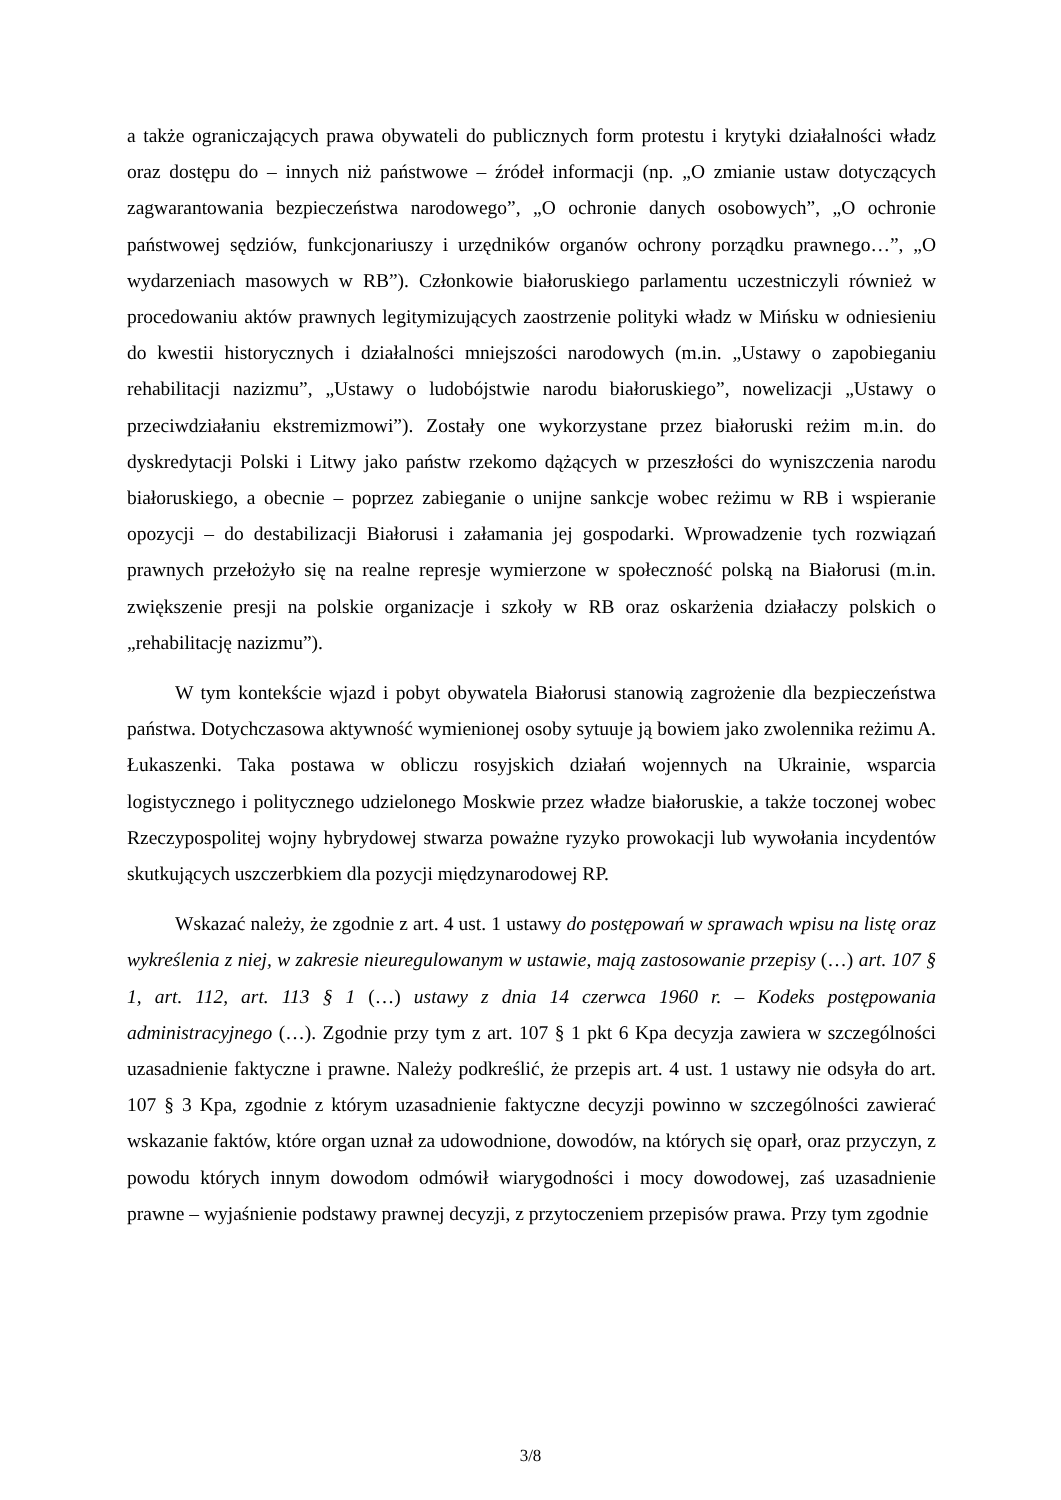a także ograniczających prawa obywateli do publicznych form protestu i krytyki działalności władz oraz dostępu do – innych niż państwowe – źródeł informacji (np. „O zmianie ustaw dotyczących zagwarantowania bezpieczeństwa narodowego”, „O ochronie danych osobowych”, „O ochronie państwowej sędziów, funkcjonariuszy i urzędników organów ochrony porządku prawnego…”, „O wydarzeniach masowych w RB”). Członkowie białoruskiego parlamentu uczestniczyli również w procedowaniu aktów prawnych legitymizujących zaostrzenie polityki władz w Mińsku w odniesieniu do kwestii historycznych i działalności mniejszości narodowych (m.in. „Ustawy o zapobieganiu rehabilitacji nazizmu”, „Ustawy o ludobójstwie narodu białoruskiego”, nowelizacji „Ustawy o przeciwdziałaniu ekstremizmowi”). Zostały one wykorzystane przez białoruski reżim m.in. do dyskredytacji Polski i Litwy jako państw rzekomo dążących w przeszłości do wyniszczenia narodu białoruskiego, a obecnie – poprzez zabieganie o unijne sankcje wobec reżimu w RB i wspieranie opozycji – do destabilizacji Białorusi i załamania jej gospodarki. Wprowadzenie tych rozwiązań prawnych przełożyło się na realne represje wymierzone w społeczność polską na Białorusi (m.in. zwiększenie presji na polskie organizacje i szkoły w RB oraz oskarżenia działaczy polskich o „rehabilitację nazizmu”).
W tym kontekście wjazd i pobyt obywatela Białorusi stanowią zagrożenie dla bezpieczeństwa państwa. Dotychczasowa aktywność wymienionej osoby sytuuje ją bowiem jako zwolennika reżimu A. Łukaszenki. Taka postawa w obliczu rosyjskich działań wojennych na Ukrainie, wsparcia logistycznego i politycznego udzielonego Moskwie przez władze białoruskie, a także toczonej wobec Rzeczypospolitej wojny hybrydowej stwarza poważne ryzyko prowokacji lub wywołania incydentów skutkujących uszczerbkiem dla pozycji międzynarodowej RP.
Wskazać należy, że zgodnie z art. 4 ust. 1 ustawy do postępowań w sprawach wpisu na listę oraz wykreślenia z niej, w zakresie nieuregulowanym w ustawie, mają zastosowanie przepisy (…) art. 107 § 1, art. 112, art. 113 § 1 (…) ustawy z dnia 14 czerwca 1960 r. – Kodeks postępowania administracyjnego (…). Zgodnie przy tym z art. 107 § 1 pkt 6 Kpa decyzja zawiera w szczególności uzasadnienie faktyczne i prawne. Należy podkreślić, że przepis art. 4 ust. 1 ustawy nie odsyła do art. 107 § 3 Kpa, zgodnie z którym uzasadnienie faktyczne decyzji powinno w szczególności zawierać wskazanie faktów, które organ uznał za udowodnione, dowodów, na których się oparł, oraz przyczyn, z powodu których innym dowodom odmówił wiarygodności i mocy dowodowej, zaś uzasadnienie prawne – wyjaśnienie podstawy prawnej decyzji, z przytoczeniem przepisów prawa. Przy tym zgodnie
3/8